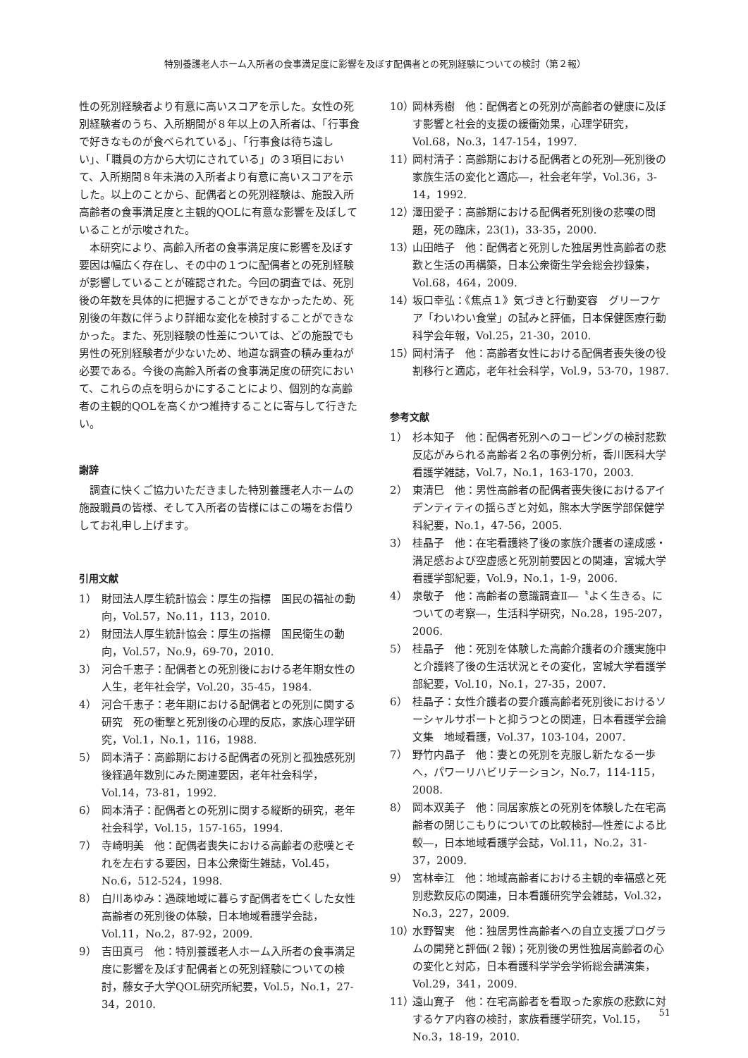特別養護老人ホーム入所者の食事満足度に影響を及ぼす配偶者との死別経験についての検討（第２報）
性の死別経験者より有意に高いスコアを示した。女性の死別経験者のうち、入所期間が８年以上の入所者は、「行事食で好きなものが食べられている」、「行事食は待ち遠しい」、「職員の方から大切にされている」の３項目において、入所期間８年未満の入所者より有意に高いスコアを示した。以上のことから、配偶者との死別経験は、施設入所高齢者の食事満足度と主観的QOLに有意な影響を及ぼしていることが示唆された。
　本研究により、高齢入所者の食事満足度に影響を及ぼす要因は幅広く存在し、その中の１つに配偶者との死別経験が影響していることが確認された。今回の調査では、死別後の年数を具体的に把握することができなかったため、死別後の年数に伴うより詳細な変化を検討することができなかった。また、死別経験の性差については、どの施設でも男性の死別経験者が少ないため、地道な調査の積み重ねが必要である。今後の高齢入所者の食事満足度の研究において、これらの点を明らかにすることにより、個別的な高齢者の主観的QOLを高くかつ維持することに寄与して行きたい。
謝辞
　調査に快くご協力いただきました特別養護老人ホームの施設職員の皆様、そして入所者の皆様にはこの場をお借りしてお礼申し上げます。
引用文献
1） 財団法人厚生統計協会：厚生の指標　国民の福祉の動向，Vol.57，No.11，113，2010.
2） 財団法人厚生統計協会：厚生の指標　国民衛生の動向，Vol.57，No.9，69-70，2010.
3） 河合千恵子：配偶者との死別後における老年期女性の人生，老年社会学，Vol.20，35-45，1984.
4） 河合千恵子：老年期における配偶者との死別に関する研究　死の衝撃と死別後の心理的反応，家族心理学研究，Vol.1，No.1，116，1988.
5） 岡本清子：高齢期における配偶者の死別と孤独感死別後経過年数別にみた関連要因，老年社会科学，Vol.14，73-81，1992.
6） 岡本清子：配偶者との死別に関する縦断的研究，老年社会科学，Vol.15，157-165，1994.
7） 寺崎明美　他：配偶者喪失における高齢者の悲嘆とそれを左右する要因，日本公衆衛生雑誌，Vol.45，No.6，512-524，1998.
8） 白川あゆみ：過疎地域に暮らす配偶者を亡くした女性高齢者の死別後の体験，日本地域看護学会誌，Vol.11，No.2，87-92，2009.
9） 吉田真弓　他：特別養護老人ホーム入所者の食事満足度に影響を及ぼす配偶者との死別経験についての検討，藤女子大学QOL研究所紀要，Vol.5，No.1，27-34，2010.
10） 岡林秀樹　他：配偶者との死別が高齢者の健康に及ぼす影響と社会的支援の緩衝効果，心理学研究，Vol.68，No.3，147-154，1997.
11） 岡村清子：高齢期における配偶者との死別―死別後の家族生活の変化と適応―，社会老年学，Vol.36，3-14，1992.
12） 澤田愛子：高齢期における配偶者死別後の悲嘆の問題，死の臨床，23(1)，33-35，2000.
13） 山田皓子　他：配偶者と死別した独居男性高齢者の悲歎と生活の再構築，日本公衆衛生学会総会抄録集，Vol.68，464，2009.
14） 坂口幸弘：《焦点１》気づきと行動変容　グリーフケア「わいわい食堂」の試みと評価，日本保健医療行動科学会年報，Vol.25，21-30，2010.
15） 岡村清子　他：高齢者女性における配偶者喪失後の役割移行と適応，老年社会科学，Vol.9，53-70，1987.
参考文献
1） 杉本知子　他：配偶者死別へのコーピングの検討悲歎反応がみられる高齢者２名の事例分析，香川医科大学看護学雑誌，Vol.7，No.1，163-170，2003.
2） 東清巳　他：男性高齢者の配偶者喪失後におけるアイデンティティの揺らぎと対処，熊本大学医学部保健学科紀要，No.1，47-56，2005.
3） 桂晶子　他：在宅看護終了後の家族介護者の達成感・満足感および空虚感と死別前要因との関連，宮城大学看護学部紀要，Vol.9，No.1，1-9，2006.
4） 泉敬子　他：高齢者の意識調査Ⅱ―〝よく生きる〟についての考察―，生活科学研究，No.28，195-207，2006.
5） 桂晶子　他：死別を体験した高齢介護者の介護実施中と介護終了後の生活状況とその変化，宮城大学看護学部紀要，Vol.10，No.1，27-35，2007.
6） 桂晶子：女性介護者の要介護高齢者死別後におけるソーシャルサポートと抑うつとの関連，日本看護学会論文集　地域看護，Vol.37，103-104，2007.
7） 野竹内晶子　他：妻との死別を克服し新たなる一歩へ，パワーリハビリテーション，No.7，114-115，2008.
8） 岡本双美子　他：同居家族との死別を体験した在宅高齢者の閉じこもりについての比較検討―性差による比較―，日本地域看護学会誌，Vol.11，No.2，31-37，2009.
9） 宮林幸江　他：地域高齢者における主観的幸福感と死別悲歎反応の関連，日本看護研究学会雑誌，Vol.32，No.3，227，2009.
10） 水野智実　他：独居男性高齢者への自立支援プログラムの開発と評価(２報)；死別後の男性独居高齢者の心の変化と対応，日本看護科学学会学術総会講演集，Vol.29，341，2009.
11） 遠山寛子　他：在宅高齢者を看取った家族の悲歎に対するケア内容の検討，家族看護学研究，Vol.15，No.3，18-19，2010.
51